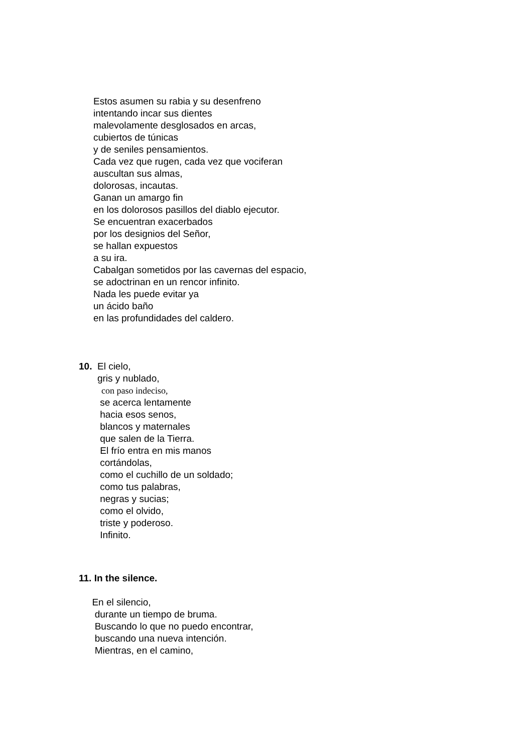Estos asumen su rabia y su desenfreno
intentando incar sus dientes
malevolamente desglosados en arcas,
cubiertos de túnicas
y de seniles pensamientos.
Cada vez que rugen, cada vez que vociferan
auscultan sus almas,
dolorosas, incautas.
Ganan un amargo fin
en los dolorosos pasillos del diablo ejecutor.
Se encuentran exacerbados
por los designios del Señor,
se hallan expuestos
a su ira.
Cabalgan sometidos por las cavernas del espacio,
se adoctrinan en un rencor infinito.
Nada les puede evitar ya
un ácido baño
en las profundidades del caldero.
10. El cielo,
gris y nublado,
con paso indeciso,
se acerca lentamente
hacia esos senos,
blancos y maternales
que salen de la Tierra.
El frío entra en mis manos
cortándolas,
como el cuchillo de un soldado;
como tus palabras,
negras y sucias;
como el olvido,
triste y poderoso.
Infinito.
11. In the silence.
En el silencio,
durante un tiempo de bruma.
Buscando lo que no puedo encontrar,
buscando una nueva intención.
Mientras, en el camino,